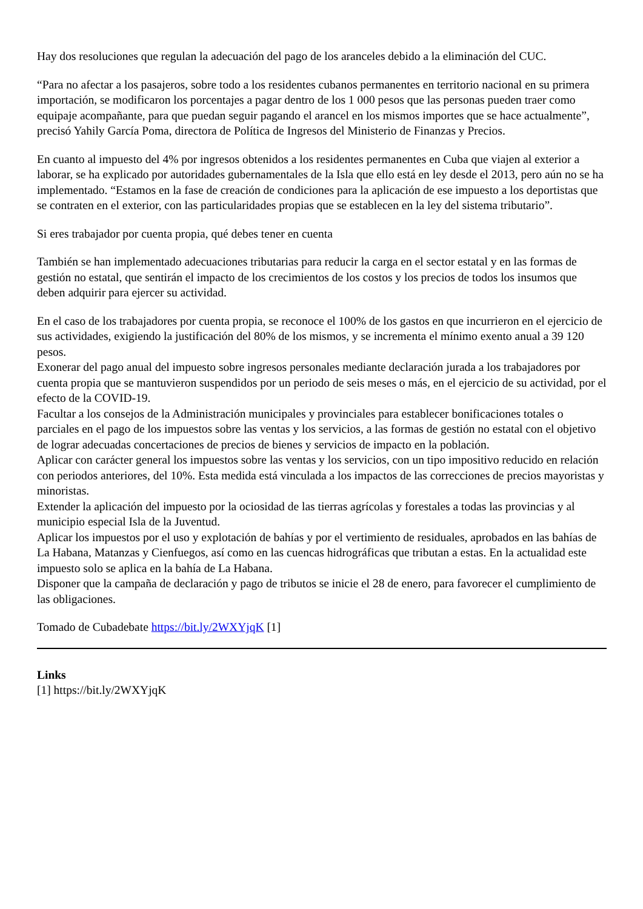Hay dos resoluciones que regulan la adecuación del pago de los aranceles debido a la eliminación del CUC.
“Para no afectar a los pasajeros, sobre todo a los residentes cubanos permanentes en territorio nacional en su primera importación, se modificaron los porcentajes a pagar dentro de los 1 000 pesos que las personas pueden traer como equipaje acompañante, para que puedan seguir pagando el arancel en los mismos importes que se hace actualmente”, precisó Yahily García Poma, directora de Política de Ingresos del Ministerio de Finanzas y Precios.
En cuanto al impuesto del 4% por ingresos obtenidos a los residentes permanentes en Cuba que viajen al exterior a laborar, se ha explicado por autoridades gubernamentales de la Isla que ello está en ley desde el 2013, pero aún no se ha implementado. “Estamos en la fase de creación de condiciones para la aplicación de ese impuesto a los deportistas que se contraten en el exterior, con las particularidades propias que se establecen en la ley del sistema tributario”.
Si eres trabajador por cuenta propia, qué debes tener en cuenta
También se han implementado adecuaciones tributarias para reducir la carga en el sector estatal y en las formas de gestión no estatal, que sentirán el impacto de los crecimientos de los costos y los precios de todos los insumos que deben adquirir para ejercer su actividad.
En el caso de los trabajadores por cuenta propia, se reconoce el 100% de los gastos en que incurrieron en el ejercicio de sus actividades, exigiendo la justificación del 80% de los mismos, y se incrementa el mínimo exento anual a 39 120 pesos.
Exonerar del pago anual del impuesto sobre ingresos personales mediante declaración jurada a los trabajadores por cuenta propia que se mantuvieron suspendidos por un periodo de seis meses o más, en el ejercicio de su actividad, por el efecto de la COVID-19.
Facultar a los consejos de la Administración municipales y provinciales para establecer bonificaciones totales o parciales en el pago de los impuestos sobre las ventas y los servicios, a las formas de gestión no estatal con el objetivo de lograr adecuadas concertaciones de precios de bienes y servicios de impacto en la población.
Aplicar con carácter general los impuestos sobre las ventas y los servicios, con un tipo impositivo reducido en relación con periodos anteriores, del 10%. Esta medida está vinculada a los impactos de las correcciones de precios mayoristas y minoristas.
Extender la aplicación del impuesto por la ociosidad de las tierras agrícolas y forestales a todas las provincias y al municipio especial Isla de la Juventud.
Aplicar los impuestos por el uso y explotación de bahías y por el vertimiento de residuales, aprobados en las bahías de La Habana, Matanzas y Cienfuegos, así como en las cuencas hidrográficas que tributan a estas. En la actualidad este impuesto solo se aplica en la bahía de La Habana.
Disponer que la campaña de declaración y pago de tributos se inicie el 28 de enero, para favorecer el cumplimiento de las obligaciones.
Tomado de Cubadebate https://bit.ly/2WXYjqK [1]
Links
[1] https://bit.ly/2WXYjqK